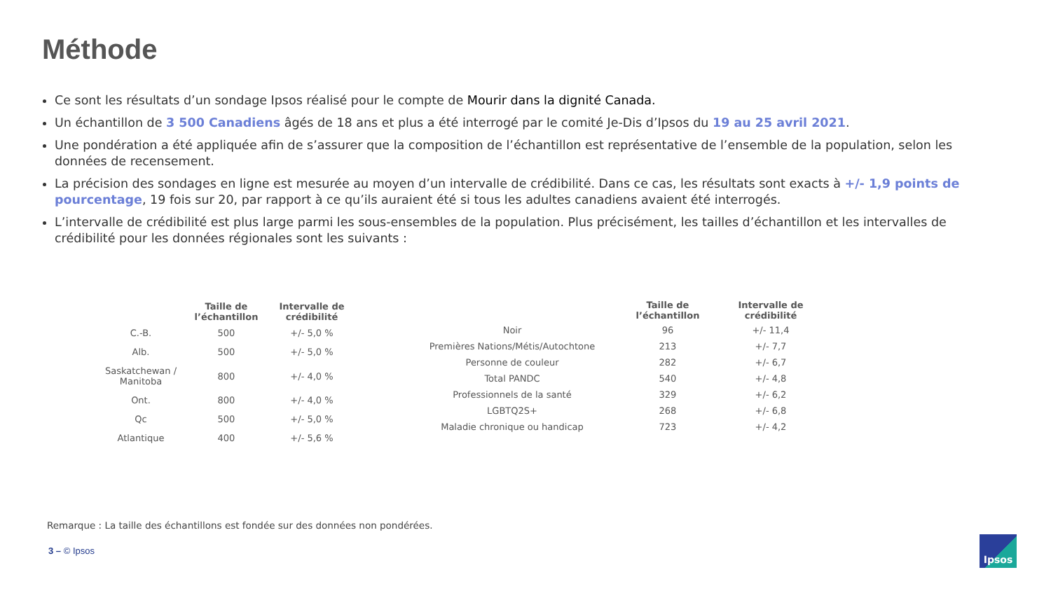Méthode
Ce sont les résultats d’un sondage Ipsos réalisé pour le compte de Mourir dans la dignité Canada.
Un échantillon de 3 500 Canadiens âgés de 18 ans et plus a été interrogé par le comité Je-Dis d’Ipsos du 19 au 25 avril 2021.
Une pondération a été appliquée afin de s’assurer que la composition de l’échantillon est représentative de l’ensemble de la population, selon les données de recensement.
La précision des sondages en ligne est mesurée au moyen d’un intervalle de crédibilité. Dans ce cas, les résultats sont exacts à +/- 1,9 points de pourcentage, 19 fois sur 20, par rapport à ce qu’ils auraient été si tous les adultes canadiens avaient été interrogés.
L’intervalle de crédibilité est plus large parmi les sous-ensembles de la population. Plus précisément, les tailles d’échantillon et les intervalles de crédibilité pour les données régionales sont les suivants :
| | Taille de l’échantillon | Intervalle de crédibilité |
| --- | --- | --- |
| C.-B. | 500 | +/- 5,0 % |
| Alb. | 500 | +/- 5,0 % |
| Saskatchewan / Manitoba | 800 | +/- 4,0 % |
| Ont. | 800 | +/- 4,0 % |
| Qc | 500 | +/- 5,0 % |
| Atlantique | 400 | +/- 5,6 % |
| | Taille de l’échantillon | Intervalle de crédibilité |
| --- | --- | --- |
| Noir | 96 | +/- 11,4 |
| Premières Nations/Métis/Autochtone | 213 | +/- 7,7 |
| Personne de couleur | 282 | +/- 6,7 |
| Total PANDC | 540 | +/- 4,8 |
| Professionnels de la santé | 329 | +/- 6,2 |
| LGBTQ2S+ | 268 | +/- 6,8 |
| Maladie chronique ou handicap | 723 | +/- 4,2 |
Remarque : La taille des échantillons est fondée sur des données non pondérées.
3 – © Ipsos
Ipsos